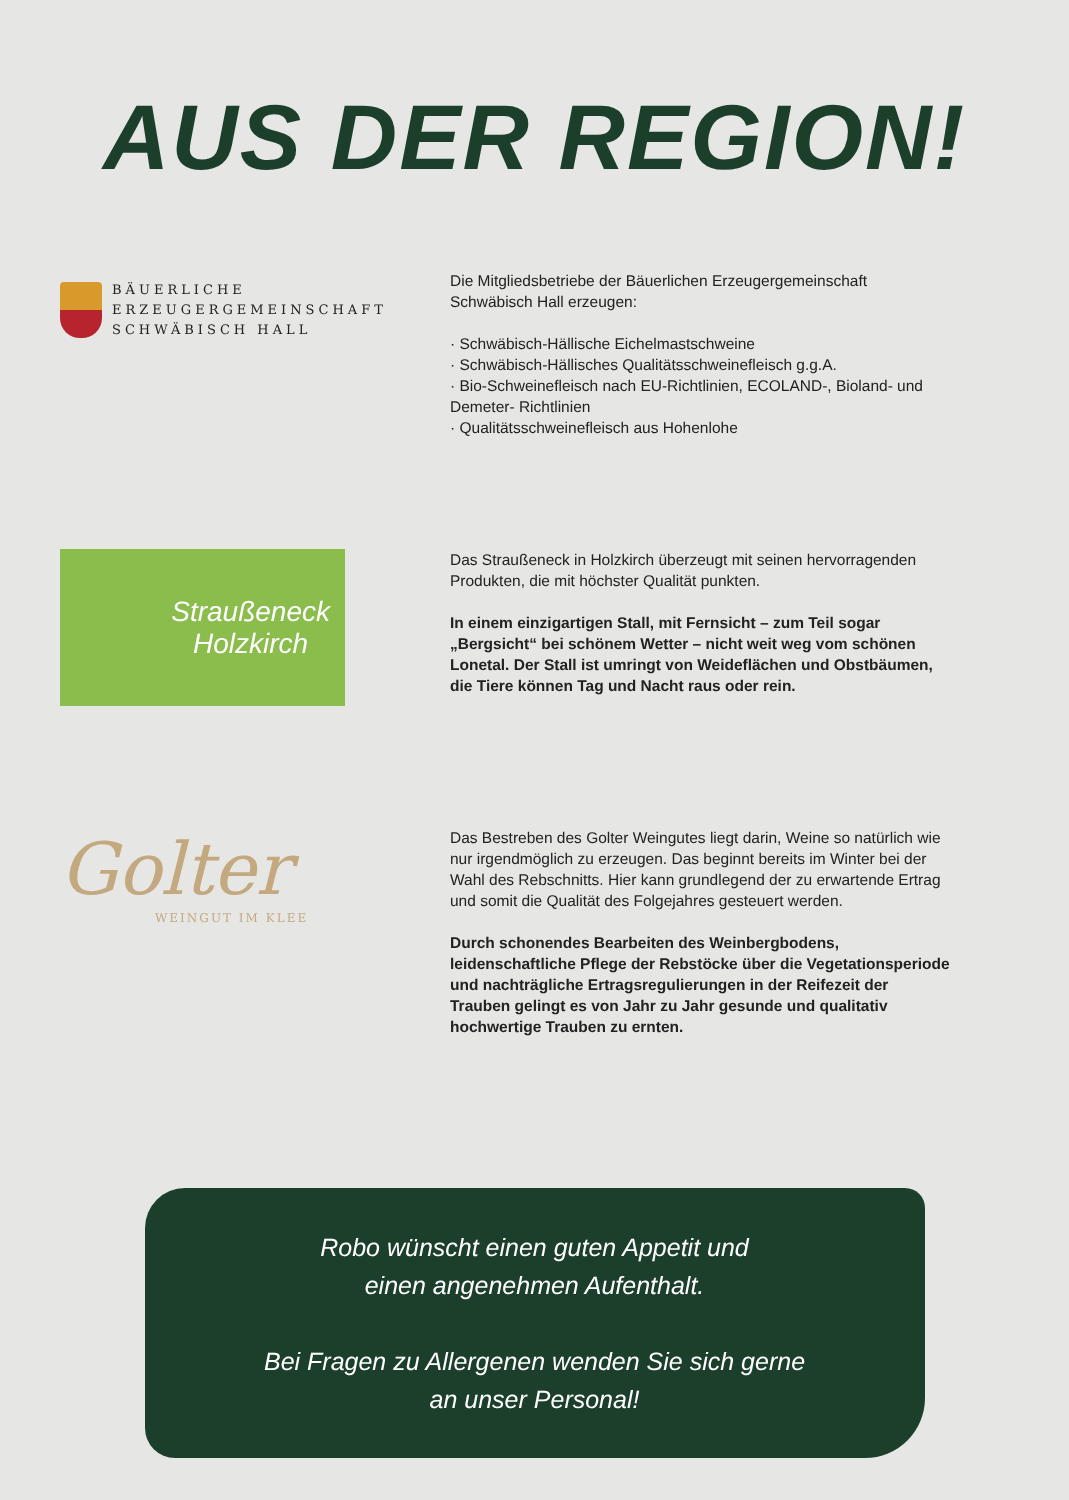AUS DER REGION!
BÄUERLICHE
ERZEUGERGEMEINSCHAFT
SCHWÄBISCH HALL
Die Mitgliedsbetriebe der Bäuerlichen Erzeugergemeinschaft Schwäbisch Hall erzeugen:
· Schwäbisch-Hällische Eichelmastschweine
· Schwäbisch-Hällisches Qualitätsschweinefleisch g.g.A.
· Bio-Schweinefleisch nach EU-Richtlinien, ECOLAND-, Bioland- und Demeter- Richtlinien
· Qualitätsschweinefleisch aus Hohenlohe
Straußeneck
Holzkirch
Das Straußeneck in Holzkirch überzeugt mit seinen hervorragenden Produkten, die mit höchster Qualität punkten.
In einem einzigartigen Stall, mit Fernsicht – zum Teil sogar „Bergsicht“ bei schönem Wetter – nicht weit weg vom schönen Lonetal. Der Stall ist umringt von Weideflächen und Obstbäumen, die Tiere können Tag und Nacht raus oder rein.
Golter
WEINGUT IM KLEE
Das Bestreben des Golter Weingutes liegt darin, Weine so natürlich wie nur irgendmöglich zu erzeugen. Das beginnt bereits im Winter bei der Wahl des Rebschnitts. Hier kann grundlegend der zu erwartende Ertrag und somit die Qualität des Folgejahres gesteuert werden.
Durch schonendes Bearbeiten des Weinbergbodens, leidenschaftliche Pflege der Rebstöcke über die Vegetationsperiode und nachträgliche Ertragsregulierungen in der Reifezeit der Trauben gelingt es von Jahr zu Jahr gesunde und qualitativ hochwertige Trauben zu ernten.
Robo wünscht einen guten Appetit und
einen angenehmen Aufenthalt.
Bei Fragen zu Allergenen wenden Sie sich gerne
an unser Personal!